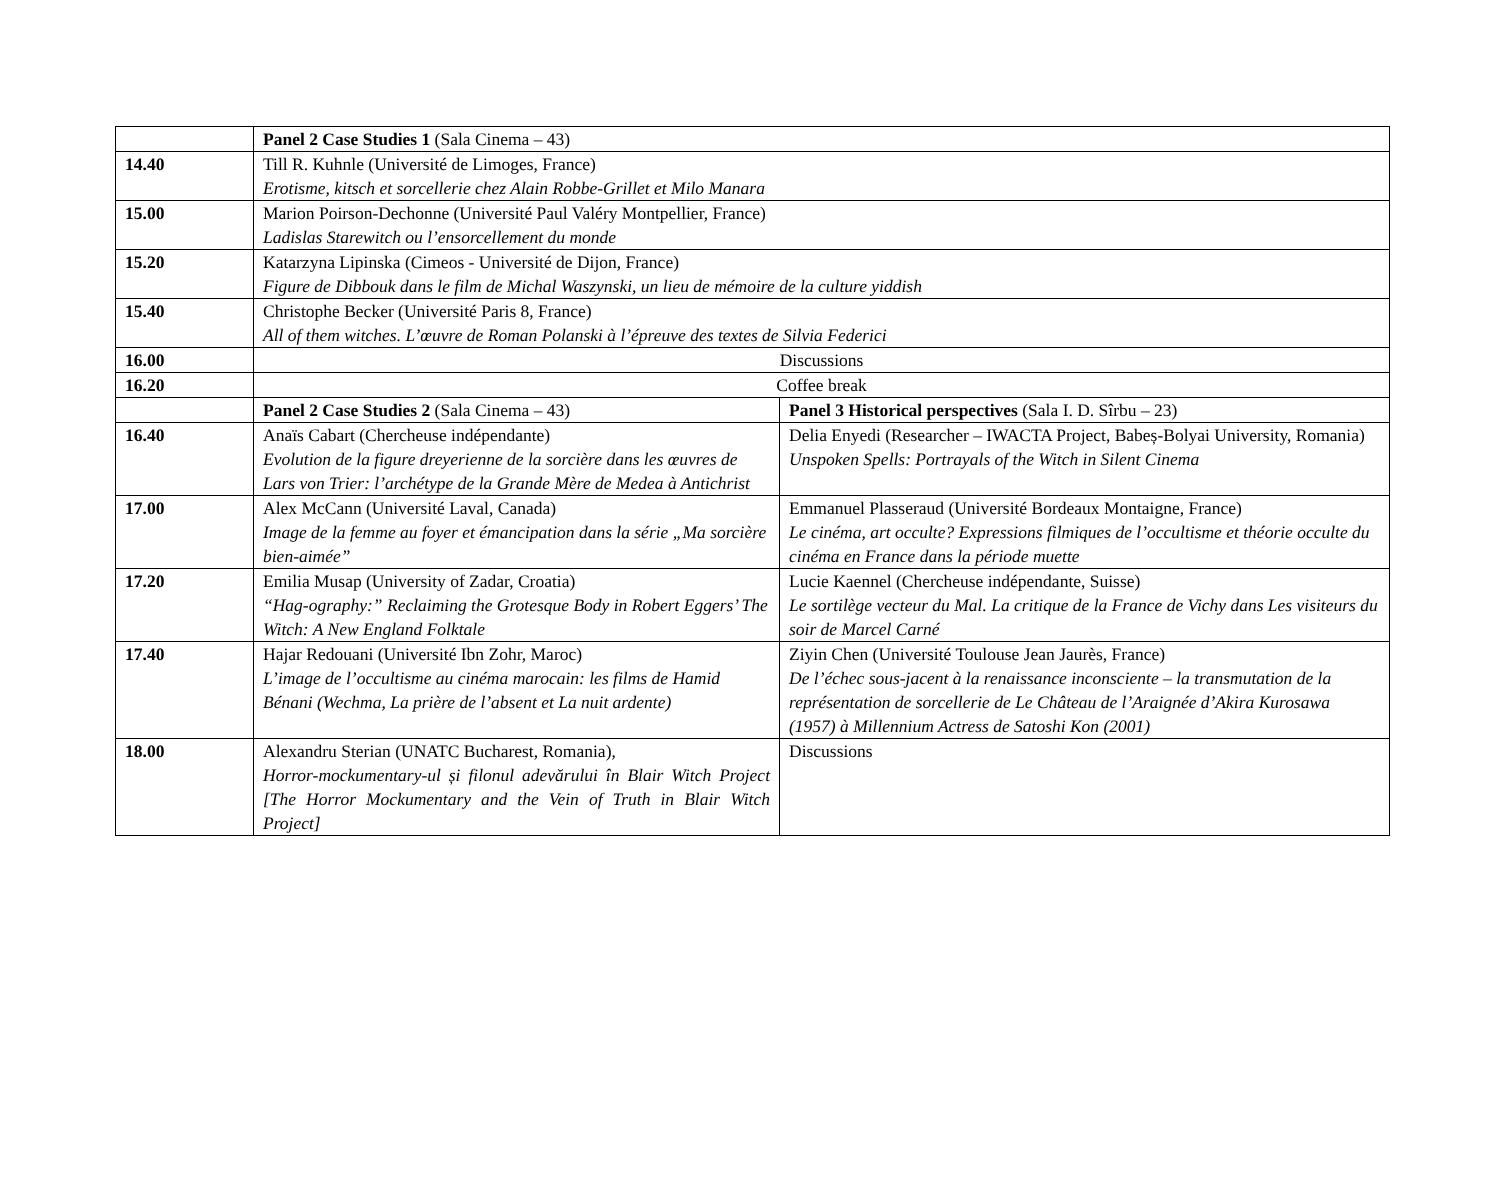| | Panel 2 Case Studies 1 (Sala Cinema – 43) | |
| 14.40 | Till R. Kuhnle (Université de Limoges, France) Erotisme, kitsch et sorcellerie chez Alain Robbe-Grillet et Milo Manara | |
| 15.00 | Marion Poirson-Dechonne (Université Paul Valéry Montpellier, France) Ladislas Starewitch ou l’ensorcellement du monde | |
| 15.20 | Katarzyna Lipinska (Cimeos - Université de Dijon, France) Figure de Dibbouk dans le film de Michal Waszynski, un lieu de mémoire de la culture yiddish | |
| 15.40 | Christophe Becker (Université Paris 8, France) All of them witches. L’œuvre de Roman Polanski à l’épreuve des textes de Silvia Federici | |
| 16.00 | Discussions | |
| 16.20 | Coffee break | |
| | Panel 2 Case Studies 2 (Sala Cinema – 43) | Panel 3 Historical perspectives (Sala I. D. Sîrbu – 23) |
| 16.40 | Anaïs Cabart (Chercheuse indépendante) Evolution de la figure dreyerienne de la sorcière dans les œuvres de Lars von Trier: l’archétype de la Grande Mère de Medea à Antichrist | Delia Enyedi (Researcher – IWACTA Project, Babeș-Bolyai University, Romania) Unspoken Spells: Portrayals of the Witch in Silent Cinema |
| 17.00 | Alex McCann (Université Laval, Canada) Image de la femme au foyer et émancipation dans la série „Ma sorcière bien-aimée” | Emmanuel Plasseraud (Université Bordeaux Montaigne, France) Le cinéma, art occulte? Expressions filmiques de l’occultisme et théorie occulte du cinéma en France dans la période muette |
| 17.20 | Emilia Musap (University of Zadar, Croatia) “Hag-ography:” Reclaiming the Grotesque Body in Robert Eggers’ The Witch: A New England Folktale | Lucie Kaennel (Chercheuse indépendante, Suisse) Le sortilège vecteur du Mal. La critique de la France de Vichy dans Les visiteurs du soir de Marcel Carné |
| 17.40 | Hajar Redouani (Université Ibn Zohr, Maroc) L’image de l’occultisme au cinéma marocain: les films de Hamid Bénani (Wechma, La prière de l’absent et La nuit ardente) | Ziyin Chen (Université Toulouse Jean Jaurès, France) De l’échec sous-jacent à la renaissance inconsciente – la transmutation de la représentation de sorcellerie de Le Château de l’Araignée d’Akira Kurosawa (1957) à Millennium Actress de Satoshi Kon (2001) |
| 18.00 | Alexandru Sterian (UNATC Bucharest, Romania), Horror-mockumentary-ul și filonul adevărului în Blair Witch Project [The Horror Mockumentary and the Vein of Truth in Blair Witch Project] | Discussions |